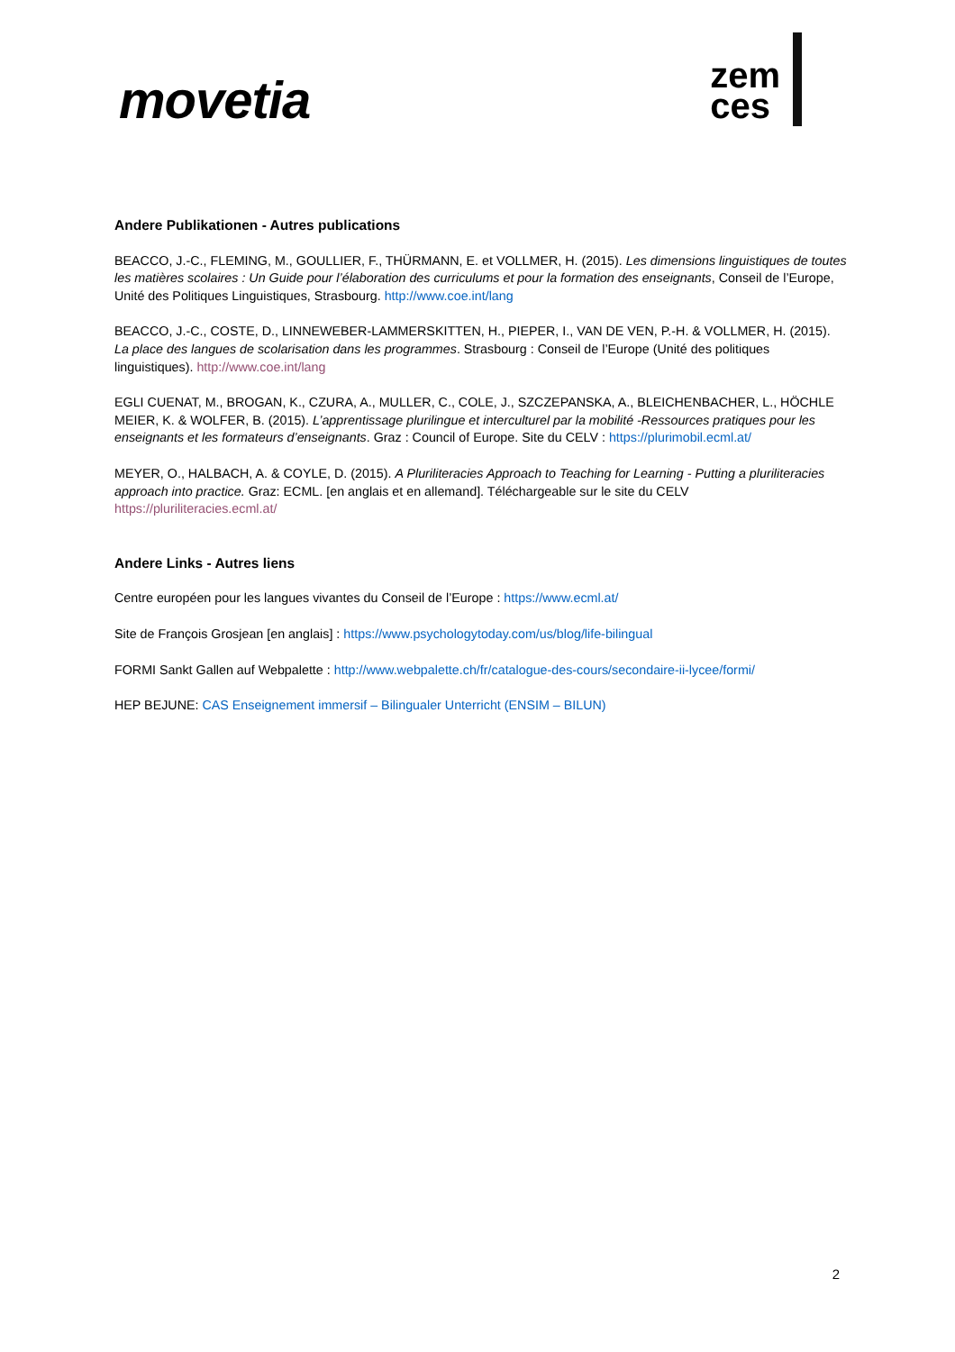movetia
zem
ces
Andere Publikationen - Autres publications
BEACCO, J.-C., FLEMING, M., GOULLIER, F., THÜRMANN, E. et VOLLMER, H. (2015). Les dimensions linguistiques de toutes les matières scolaires : Un Guide pour l’élaboration des curriculums et pour la formation des enseignants, Conseil de l’Europe, Unité des Politiques Linguistiques, Strasbourg. http://www.coe.int/lang
BEACCO, J.-C., COSTE, D., LINNEWEBER-LAMMERSKITTEN, H., PIEPER, I., VAN DE VEN, P.-H. & VOLLMER, H. (2015). La place des langues de scolarisation dans les programmes. Strasbourg : Conseil de l’Europe (Unité des politiques linguistiques). http://www.coe.int/lang
EGLI CUENAT, M., BROGAN, K., CZURA, A., MULLER, C., COLE, J., SZCZEPANSKA, A., BLEICHENBACHER, L., HÖCHLE MEIER, K. & WOLFER, B. (2015). L’apprentissage plurilingue et interculturel par la mobilité -Ressources pratiques pour les enseignants et les formateurs d’enseignants. Graz : Council of Europe. Site du CELV : https://plurimobil.ecml.at/
MEYER, O., HALBACH, A. & COYLE, D. (2015). A Pluriliteracies Approach to Teaching for Learning - Putting a pluriliteracies approach into practice. Graz: ECML. [en anglais et en allemand]. Téléchargeable sur le site du CELV https://pluriliteracies.ecml.at/
Andere Links - Autres liens
Centre européen pour les langues vivantes du Conseil de l’Europe : https://www.ecml.at/
Site de François Grosjean [en anglais] : https://www.psychologytoday.com/us/blog/life-bilingual
FORMI Sankt Gallen auf Webpalette : http://www.webpalette.ch/fr/catalogue-des-cours/secondaire-ii-lycee/formi/
HEP BEJUNE: CAS Enseignement immersif – Bilingualer Unterricht (ENSIM – BILUN)
2